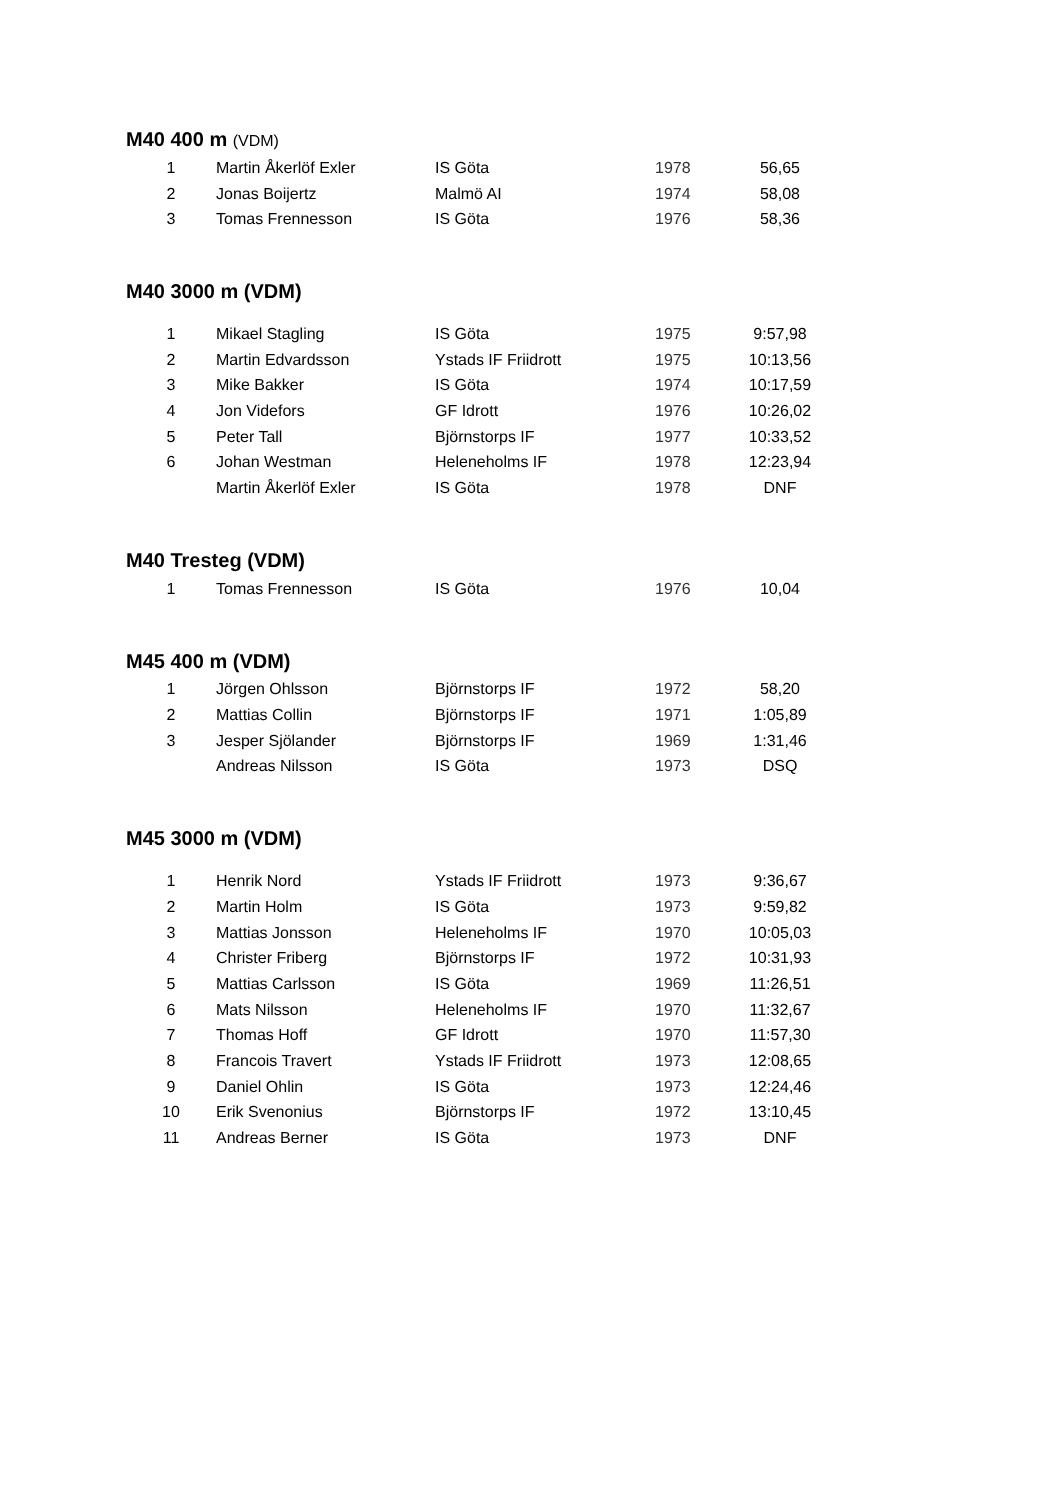M40 400 m (VDM)
| 1 | Martin Åkerlöf Exler | IS Göta | 1978 | 56,65 |
| 2 | Jonas Boijertz | Malmö AI | 1974 | 58,08 |
| 3 | Tomas Frennesson | IS Göta | 1976 | 58,36 |
M40 3000 m (VDM)
| 1 | Mikael Stagling | IS Göta | 1975 | 9:57,98 |
| 2 | Martin Edvardsson | Ystads IF Friidrott | 1975 | 10:13,56 |
| 3 | Mike Bakker | IS Göta | 1974 | 10:17,59 |
| 4 | Jon Videfors | GF Idrott | 1976 | 10:26,02 |
| 5 | Peter Tall | Björnstorps IF | 1977 | 10:33,52 |
| 6 | Johan Westman | Heleneholms IF | 1978 | 12:23,94 |
| | Martin Åkerlöf Exler | IS Göta | 1978 | DNF |
M40 Tresteg (VDM)
| 1 | Tomas Frennesson | IS Göta | 1976 | 10,04 |
M45 400 m (VDM)
| 1 | Jörgen Ohlsson | Björnstorps IF | 1972 | 58,20 |
| 2 | Mattias Collin | Björnstorps IF | 1971 | 1:05,89 |
| 3 | Jesper Sjölander | Björnstorps IF | 1969 | 1:31,46 |
| | Andreas Nilsson | IS Göta | 1973 | DSQ |
M45 3000 m (VDM)
| 1 | Henrik Nord | Ystads IF Friidrott | 1973 | 9:36,67 |
| 2 | Martin Holm | IS Göta | 1973 | 9:59,82 |
| 3 | Mattias Jonsson | Heleneholms IF | 1970 | 10:05,03 |
| 4 | Christer Friberg | Björnstorps IF | 1972 | 10:31,93 |
| 5 | Mattias Carlsson | IS Göta | 1969 | 11:26,51 |
| 6 | Mats Nilsson | Heleneholms IF | 1970 | 11:32,67 |
| 7 | Thomas Hoff | GF Idrott | 1970 | 11:57,30 |
| 8 | Francois Travert | Ystads IF Friidrott | 1973 | 12:08,65 |
| 9 | Daniel Ohlin | IS Göta | 1973 | 12:24,46 |
| 10 | Erik Svenonius | Björnstorps IF | 1972 | 13:10,45 |
| 11 | Andreas Berner | IS Göta | 1973 | DNF |